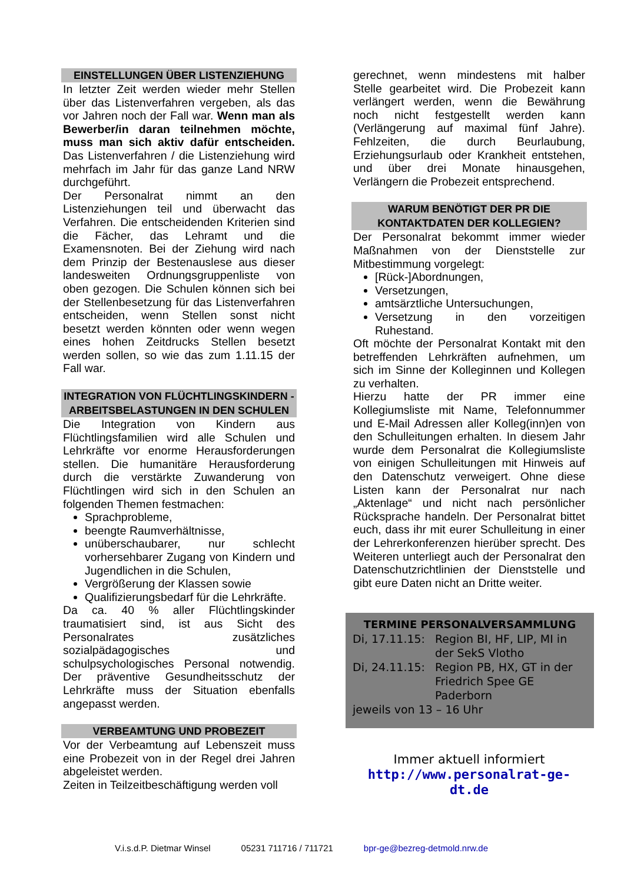EINSTELLUNGEN ÜBER LISTENZIEHUNG
In letzter Zeit werden wieder mehr Stellen über das Listenverfahren vergeben, als das vor Jahren noch der Fall war. Wenn man als Bewerber/in daran teilnehmen möchte, muss man sich aktiv dafür entscheiden. Das Listenverfahren / die Listenziehung wird mehrfach im Jahr für das ganze Land NRW durchgeführt.
Der Personalrat nimmt an den Listenziehungen teil und überwacht das Verfahren. Die entscheidenden Kriterien sind die Fächer, das Lehramt und die Examensnoten. Bei der Ziehung wird nach dem Prinzip der Bestenauslese aus dieser landesweiten Ordnungsgruppenliste von oben gezogen. Die Schulen können sich bei der Stellenbesetzung für das Listenverfahren entscheiden, wenn Stellen sonst nicht besetzt werden könnten oder wenn wegen eines hohen Zeitdrucks Stellen besetzt werden sollen, so wie das zum 1.11.15 der Fall war.
INTEGRATION VON FLÜCHTLINGSKINDERN - ARBEITSBELASTUNGEN IN DEN SCHULEN
Die Integration von Kindern aus Flüchtlingsfamilien wird alle Schulen und Lehrkräfte vor enorme Herausforderungen stellen. Die humanitäre Herausforderung durch die verstärkte Zuwanderung von Flüchtlingen wird sich in den Schulen an folgenden Themen festmachen:
Sprachprobleme,
beengte Raumverhältnisse,
unüberschaubarer, nur schlecht vorhersehbarer Zugang von Kindern und Jugendlichen in die Schulen,
Vergrößerung der Klassen sowie
Qualifizierungsbedarf für die Lehrkräfte.
Da ca. 40 % aller Flüchtlingskinder traumatisiert sind, ist aus Sicht des Personalrates zusätzliches sozialpädagogisches und schulpsychologisches Personal notwendig. Der präventive Gesundheitsschutz der Lehrkräfte muss der Situation ebenfalls angepasst werden.
VERBEAMTUNG UND PROBEZEIT
Vor der Verbeamtung auf Lebenszeit muss eine Probezeit von in der Regel drei Jahren abgeleistet werden.
Zeiten in Teilzeitbeschäftigung werden voll
gerechnet, wenn mindestens mit halber Stelle gearbeitet wird. Die Probezeit kann verlängert werden, wenn die Bewährung noch nicht festgestellt werden kann (Verlängerung auf maximal fünf Jahre). Fehlzeiten, die durch Beurlaubung, Erziehungsurlaub oder Krankheit entstehen, und über drei Monate hinausgehen, Verlängern die Probezeit entsprechend.
WARUM BENÖTIGT DER PR DIE KONTAKTDATEN DER KOLLEGIEN?
Der Personalrat bekommt immer wieder Maßnahmen von der Dienststelle zur Mitbestimmung vorgelegt:
[Rück-]Abordnungen,
Versetzungen,
amtsärztliche Untersuchungen,
Versetzung in den vorzeitigen Ruhestand.
Oft möchte der Personalrat Kontakt mit den betreffenden Lehrkräften aufnehmen, um sich im Sinne der Kolleginnen und Kollegen zu verhalten.
Hierzu hatte der PR immer eine Kollegiumsliste mit Name, Telefonnummer und E-Mail Adressen aller Kolleg(inn)en von den Schulleitungen erhalten. In diesem Jahr wurde dem Personalrat die Kollegiumsliste von einigen Schulleitungen mit Hinweis auf den Datenschutz verweigert. Ohne diese Listen kann der Personalrat nur nach „Aktenlage“ und nicht nach persönlicher Rücksprache handeln. Der Personalrat bittet euch, dass ihr mit eurer Schulleitung in einer der Lehrerkonferenzen hierüber sprecht. Des Weiteren unterliegt auch der Personalrat den Datenschutzrichtlinien der Dienststelle und gibt eure Daten nicht an Dritte weiter.
TERMINE PERSONALVERSAMMLUNG
Di, 17.11.15: Region BI, HF, LIP, MI in der SekS Vlotho
Di, 24.11.15: Region PB, HX, GT in der Friedrich Spee GE Paderborn
jeweils von 13 – 16 Uhr
Immer aktuell informiert
http://www.personalrat-ge-dt.de
V.i.s.d.P. Dietmar Winsel 05231 711716 / 711721 bpr-ge@bezreg-detmold.nrw.de